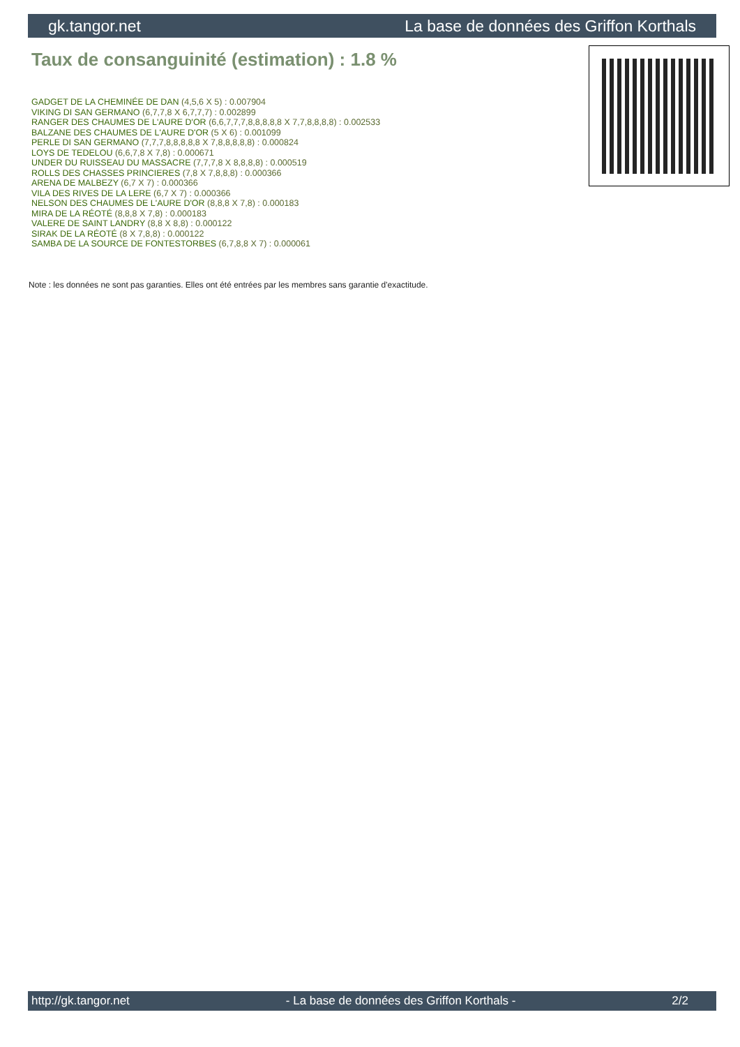gk.tangor.net La base de données des Griffon Korthals
Taux de consanguinité (estimation) : 1.8 %
GADGET DE LA CHEMINÉE DE DAN (4,5,6 X 5) : 0.007904
VIKING DI SAN GERMANO (6,7,7,8 X 6,7,7,7) : 0.002899
RANGER DES CHAUMES DE L'AURE D'OR (6,6,7,7,7,8,8,8,8,8 X 7,7,8,8,8,8) : 0.002533
BALZANE DES CHAUMES DE L'AURE D'OR (5 X 6) : 0.001099
PERLE DI SAN GERMANO (7,7,7,8,8,8,8,8 X 7,8,8,8,8,8) : 0.000824
LOYS DE TEDELOU (6,6,7,8 X 7,8) : 0.000671
UNDER DU RUISSEAU DU MASSACRE (7,7,7,8 X 8,8,8,8) : 0.000519
ROLLS DES CHASSES PRINCIERES (7,8 X 7,8,8,8) : 0.000366
ARENA DE MALBEZY (6,7 X 7) : 0.000366
VILA DES RIVES DE LA LERE (6,7 X 7) : 0.000366
NELSON DES CHAUMES DE L'AURE D'OR (8,8,8 X 7,8) : 0.000183
MIRA DE LA RÉOTÉ (8,8,8 X 7,8) : 0.000183
VALERE DE SAINT LANDRY (8,8 X 8,8) : 0.000122
SIRAK DE LA RÉOTÉ (8 X 7,8,8) : 0.000122
SAMBA DE LA SOURCE DE FONTESTORBES (6,7,8,8 X 7) : 0.000061
Note : les données ne sont pas garanties. Elles ont été entrées par les membres sans garantie d'exactitude.
http://gk.tangor.net - La base de données des Griffon Korthals - 2/2